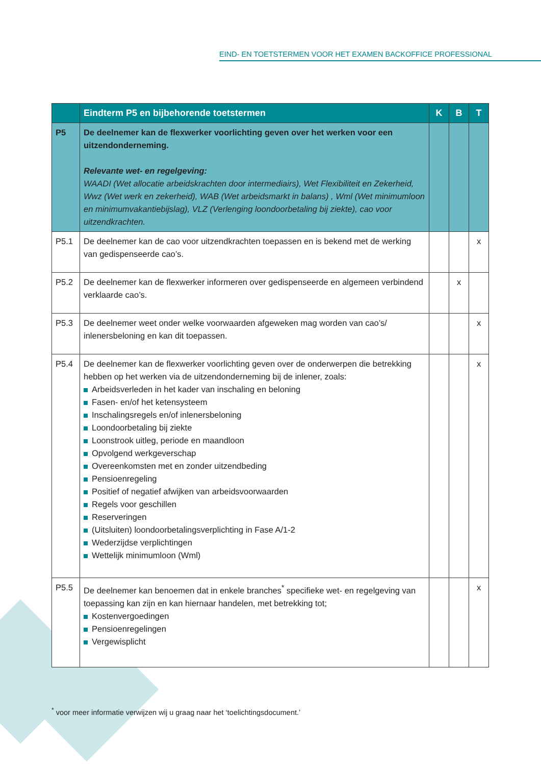EIND- EN TOETSTERMEN VOOR HET EXAMEN BACKOFFICE PROFESSIONAL
| | Eindterm P5 en bijbehorende toetstermen | K | B | T |
| --- | --- | --- | --- | --- |
| P5 | De deelnemer kan de flexwerker voorlichting geven over het werken voor een uitzendonderneming. Relevante wet- en regelgeving: WAADI (Wet allocatie arbeidskrachten door intermediairs), Wet Flexibiliteit en Zekerheid, Wwz (Wet werk en zekerheid), WAB (Wet arbeidsmarkt in balans) , Wml (Wet minimumloon en minimumvakantiebijslag), VLZ (Verlenging loondoorbetaling bij ziekte), cao voor uitzendkrachten. | | | |
| P5.1 | De deelnemer kan de cao voor uitzendkrachten toepassen en is bekend met de werking van gedispenseerde cao’s. | | | x |
| P5.2 | De deelnemer kan de flexwerker informeren over gedispenseerde en algemeen verbindend verklaarde cao’s. | | x | |
| P5.3 | De deelnemer weet onder welke voorwaarden afgeweken mag worden van cao’s/ inlenersbeloning en kan dit toepassen. | | | x |
| P5.4 | De deelnemer kan de flexwerker voorlichting geven over de onderwerpen die betrekking hebben op het werken via de uitzendonderneming bij de inlener, zoals: Arbeidsverleden in het kader van inschaling en beloning Fasen- en/of het ketensysteem Inschalingsregels en/of inlenersbeloning Loondoorbetaling bij ziekte Loonstrook uitleg, periode en maandloon Opvolgend werkgeverschap Overeenkomsten met en zonder uitzendbeding Pensioenregeling Positief of negatief afwijken van arbeidsvoorwaarden Regels voor geschillen Reserveringen (Uitsluiten) loondoorbetalingsverplichting in Fase A/1-2 Wederzijdse verplichtingen Wettelijk minimumloon (Wml) | | | x |
| P5.5 | De deelnemer kan benoemen dat in enkele branches<sup>*</sup> specifieke wet- en regelgeving van toepassing kan zijn en kan hiernaar handelen, met betrekking tot; Kostenvergoedingen Pensioenregelingen Vergewisplicht | | | x |
<sup>*</sup> voor meer informatie verwijzen wij u graag naar het ‘toelichtingsdocument.’